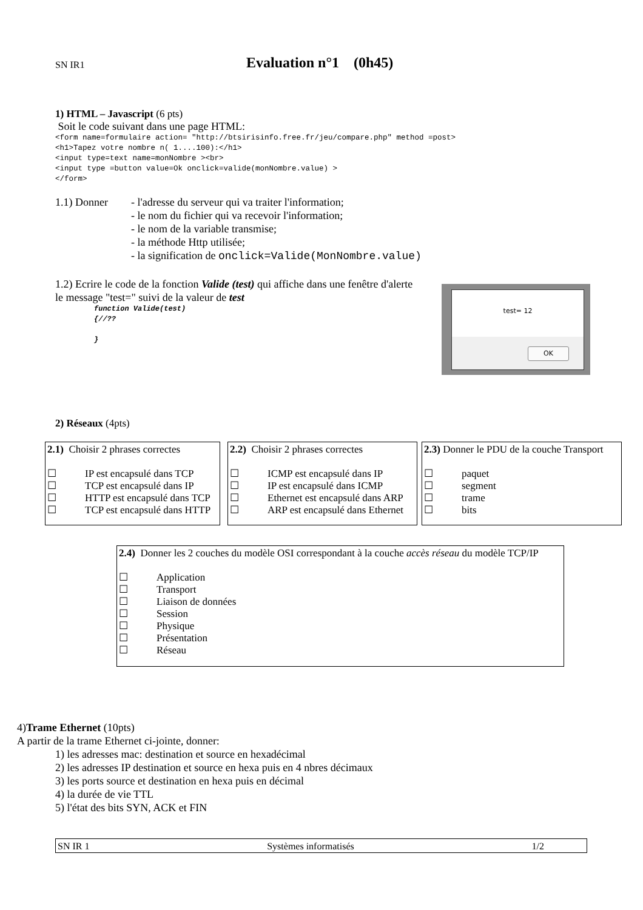SN IR1 Evaluation n°1 (0h45)
1) HTML – Javascript (6 pts)
Soit le code suivant dans une page HTML:
<form name=formulaire action= "http://btsirisinfo.free.fr/jeu/compare.php" method =post> <h1>Tapez votre nombre n( 1....100):</h1> <input type=text name=monNombre ><br> <input type =button value=Ok onclick=valide(monNombre.value) > </form>
1.1) Donner - l'adresse du serveur qui va traiter l'information;
- le nom du fichier qui va recevoir l'information;
- le nom de la variable transmise;
- la méthode Http utilisée;
- la signification de onclick=Valide(MonNombre.value)
1.2) Ecrire le code de la fonction Valide (test) qui affiche dans une fenêtre d'alerte le message "test=" suivi de la valeur de test
function Valide(test)
{//??
}
test= 12
OK
2) Réseaux (4pts)
2.1) Choisir 2 phrases correctes
☐ IP est encapsulé dans TCP
☐ TCP est encapsulé dans IP
☐ HTTP est encapsulé dans TCP
☐ TCP est encapsulé dans HTTP
2.2) Choisir 2 phrases correctes
☐ ICMP est encapsulé dans IP
☐ IP est encapsulé dans ICMP
☐ Ethernet est encapsulé dans ARP
☐ ARP est encapsulé dans Ethernet
2.3) Donner le PDU de la couche Transport
☐ paquet
☐ segment
☐ trame
☐ bits
2.4) Donner les 2 couches du modèle OSI correspondant à la couche accès réseau du modèle TCP/IP
☐ Application
☐ Transport
☐ Liaison de données
☐ Session
☐ Physique
☐ Présentation
☐ Réseau
4)Trame Ethernet (10pts)
A partir de la trame Ethernet ci-jointe, donner:
1) les adresses mac: destination et source en hexadécimal
2) les adresses IP destination et source en hexa puis en 4 nbres décimaux
3) les ports source et destination en hexa puis en décimal
4) la durée de vie TTL
5) l'état des bits SYN, ACK et FIN
SN IR 1 Systèmes informatisés 1/2